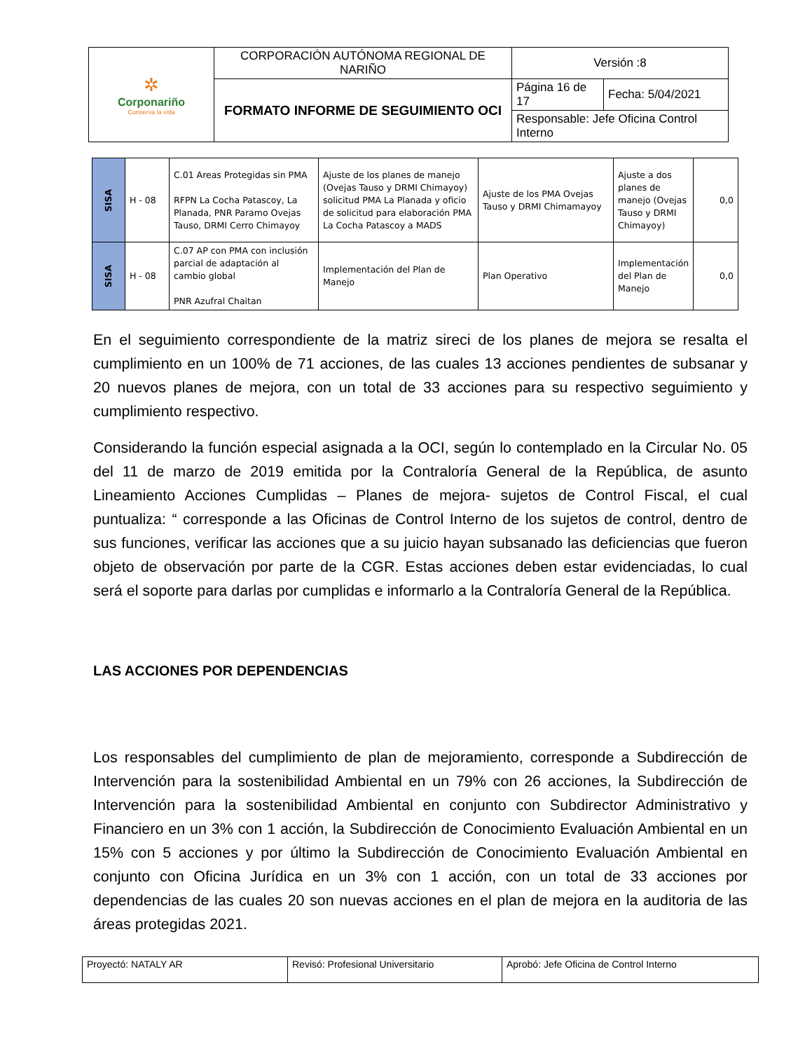| ✲ Corponariño Conserva la vida | CORPORACIÓN AUTÓNOMA REGIONAL DE NARIÑO | Versión :8 | |
| | FORMATO INFORME DE SEGUIMIENTO OCI | Página 16 de 17 | Fecha: 5/04/2021 |
| | | Responsable: Jefe Oficina Control Interno | |
| SISA | H - 08 | C.01 Areas Protegidas sin PMA RFPN La Cocha Patascoy, La Planada, PNR Paramo Ovejas Tauso, DRMI Cerro Chimayoy | Ajuste de los planes de manejo (Ovejas Tauso y DRMI Chimayoy) solicitud PMA La Planada y oficio de solicitud para elaboración PMA La Cocha Patascoy a MADS | Ajuste de los PMA Ovejas Tauso y DRMI Chimamayoy | Ajuste a dos planes de manejo (Ovejas Tauso y DRMI Chimayoy) | 0,0 |
| SISA | H - 08 | C.07 AP con PMA con inclusión parcial de adaptación al cambio global PNR Azufral Chaitan | Implementación del Plan de Manejo | Plan Operativo | Implementación del Plan de Manejo | 0,0 |
En el seguimiento correspondiente de la matriz sireci de los planes de mejora se resalta el cumplimiento en un 100% de 71 acciones, de las cuales 13 acciones pendientes de subsanar y 20 nuevos planes de mejora, con un total de 33 acciones para su respectivo seguimiento y cumplimiento respectivo.
Considerando la función especial asignada a la OCI, según lo contemplado en la Circular No. 05 del 11 de marzo de 2019 emitida por la Contraloría General de la República, de asunto Lineamiento Acciones Cumplidas – Planes de mejora- sujetos de Control Fiscal, el cual puntualiza: “ corresponde a las Oficinas de Control Interno de los sujetos de control, dentro de sus funciones, verificar las acciones que a su juicio hayan subsanado las deficiencias que fueron objeto de observación por parte de la CGR. Estas acciones deben estar evidenciadas, lo cual será el soporte para darlas por cumplidas e informarlo a la Contraloría General de la República.
LAS ACCIONES POR DEPENDENCIAS
Los responsables del cumplimiento de plan de mejoramiento, corresponde a Subdirección de Intervención para la sostenibilidad Ambiental en un 79% con 26 acciones, la Subdirección de Intervención para la sostenibilidad Ambiental en conjunto con Subdirector Administrativo y Financiero en un 3% con 1 acción, la Subdirección de Conocimiento Evaluación Ambiental en un 15% con 5 acciones y por último la Subdirección de Conocimiento Evaluación Ambiental en conjunto con Oficina Jurídica en un 3% con 1 acción, con un total de 33 acciones por dependencias de las cuales 20 son nuevas acciones en el plan de mejora en la auditoria de las áreas protegidas 2021.
| Proyectó: NATALY AR | Revisó: Profesional Universitario | Aprobó: Jefe Oficina de Control Interno |